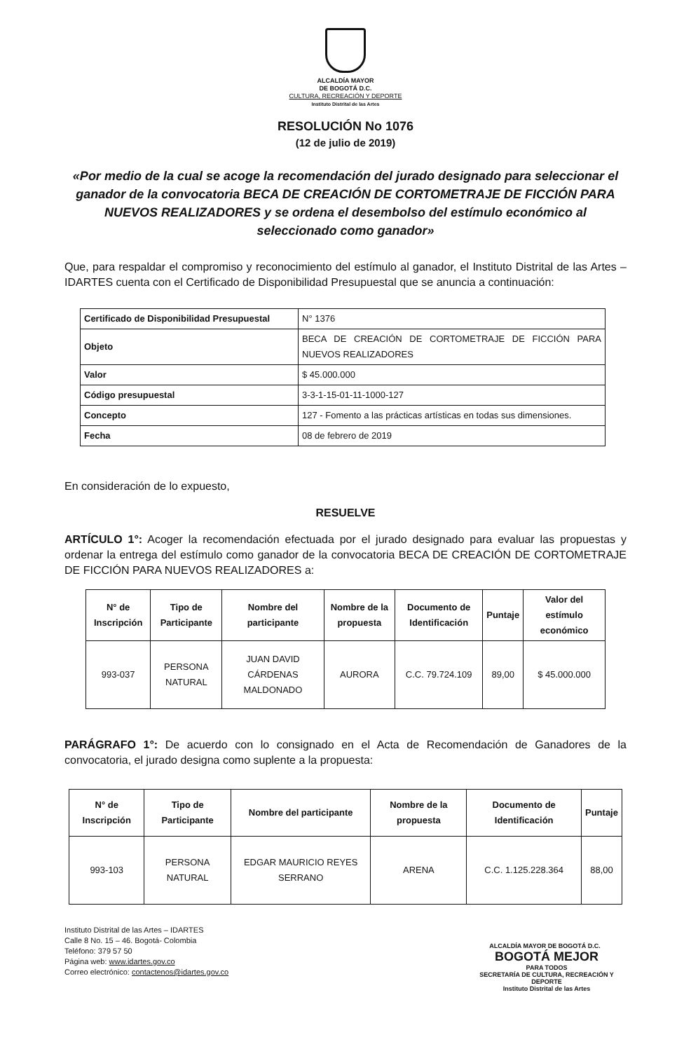ALCALDÍA MAYOR
DE BOGOTÁ D.C.
CULTURA, RECREACIÓN Y DEPORTE
Instituto Distrital de las Artes
RESOLUCIÓN No 1076
(12 de julio de 2019)
«Por medio de la cual se acoge la recomendación del jurado designado para seleccionar el ganador de la convocatoria BECA DE CREACIÓN DE CORTOMETRAJE DE FICCIÓN PARA NUEVOS REALIZADORES y se ordena el desembolso del estímulo económico al seleccionado como ganador»
Que, para respaldar el compromiso y reconocimiento del estímulo al ganador, el Instituto Distrital de las Artes – IDARTES cuenta con el Certificado de Disponibilidad Presupuestal que se anuncia a continuación:
| Certificado de Disponibilidad Presupuestal | N° 1376 |
| Objeto | BECA DE CREACIÓN DE CORTOMETRAJE DE FICCIÓN PARA NUEVOS REALIZADORES |
| Valor | $ 45.000.000 |
| Código presupuestal | 3-3-1-15-01-11-1000-127 |
| Concepto | 127 - Fomento a las prácticas artísticas en todas sus dimensiones. |
| Fecha | 08 de febrero de 2019 |
En consideración de lo expuesto,
RESUELVE
ARTÍCULO 1°: Acoger la recomendación efectuada por el jurado designado para evaluar las propuestas y ordenar la entrega del estímulo como ganador de la convocatoria BECA DE CREACIÓN DE CORTOMETRAJE DE FICCIÓN PARA NUEVOS REALIZADORES a:
| N° de Inscripción | Tipo de Participante | Nombre del participante | Nombre de la propuesta | Documento de Identificación | Puntaje | Valor del estímulo económico |
| --- | --- | --- | --- | --- | --- | --- |
| 993-037 | PERSONA NATURAL | JUAN DAVID CÁRDENAS MALDONADO | AURORA | C.C. 79.724.109 | 89,00 | $ 45.000.000 |
PARÁGRAFO 1°: De acuerdo con lo consignado en el Acta de Recomendación de Ganadores de la convocatoria, el jurado designa como suplente a la propuesta:
| N° de Inscripción | Tipo de Participante | Nombre del participante | Nombre de la propuesta | Documento de Identificación | Puntaje |
| --- | --- | --- | --- | --- | --- |
| 993-103 | PERSONA NATURAL | EDGAR MAURICIO REYES SERRANO | ARENA | C.C. 1.125.228.364 | 88,00 |
Instituto Distrital de las Artes – IDARTES
Calle 8 No. 15 – 46. Bogotá- Colombia
Teléfono: 379 57 50
Página web: www.idartes.gov.co
Correo electrónico: contactenos@idartes.gov.co
ALCALDÍA MAYOR DE BOGOTÁ D.C. BOGOTÁ MEJOR
PARA TODOS
SECRETARÍA DE CULTURA, RECREACIÓN Y DEPORTE
Instituto Distrital de las Artes